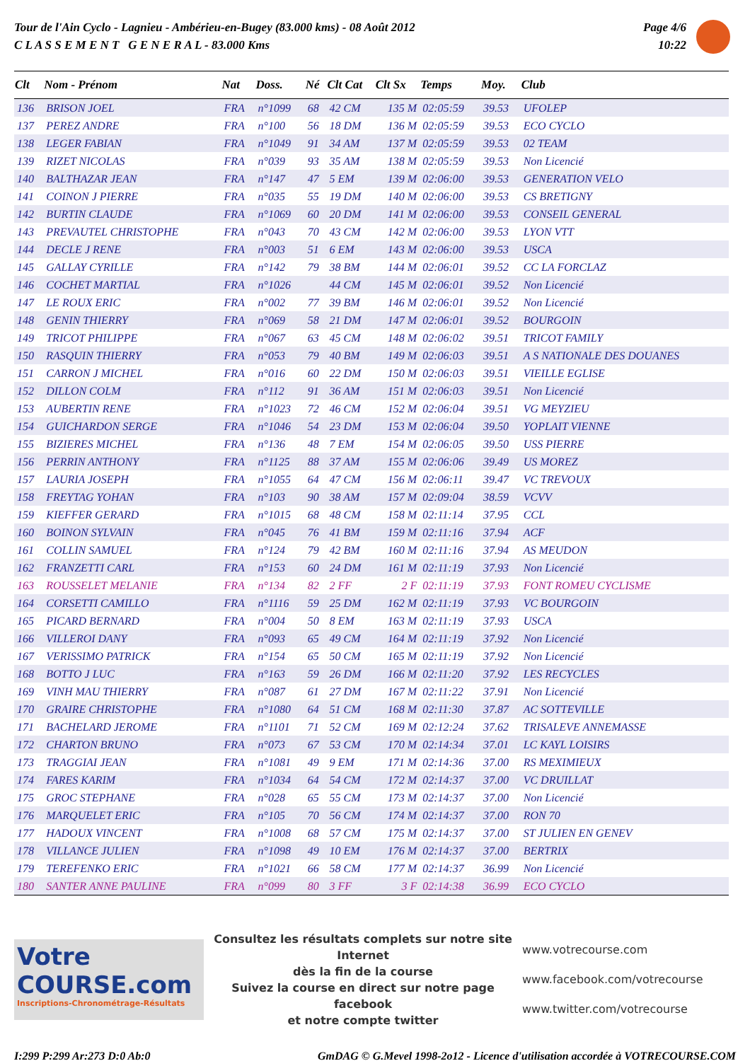Tour de l'Ain Cyclo - Lagnieu - Ambérieu-en-Bugey (83.000 kms) - 08 Août 2012
C L A S S E M E N T G E N E R A L - 83.000 Kms
Page 4/6
10:22
| Clt | Nom - Prénom | Nat | Doss. | Né | Clt Cat | Clt Sx | Temps | Moy. | Club |
| --- | --- | --- | --- | --- | --- | --- | --- | --- | --- |
| 136 | BRISON JOEL | FRA | n°1099 | 68 | 42 CM | 135 M | 02:05:59 | 39.53 | UFOLEP |
| 137 | PEREZ ANDRE | FRA | n°100 | 56 | 18 DM | 136 M | 02:05:59 | 39.53 | ECO CYCLO |
| 138 | LEGER FABIAN | FRA | n°1049 | 91 | 34 AM | 137 M | 02:05:59 | 39.53 | 02 TEAM |
| 139 | RIZET NICOLAS | FRA | n°039 | 93 | 35 AM | 138 M | 02:05:59 | 39.53 | Non Licencié |
| 140 | BALTHAZAR JEAN | FRA | n°147 | 47 | 5 EM | 139 M | 02:06:00 | 39.53 | GENERATION VELO |
| 141 | COINON J PIERRE | FRA | n°035 | 55 | 19 DM | 140 M | 02:06:00 | 39.53 | CS BRETIGNY |
| 142 | BURTIN CLAUDE | FRA | n°1069 | 60 | 20 DM | 141 M | 02:06:00 | 39.53 | CONSEIL GENERAL |
| 143 | PREVAUTEL CHRISTOPHE | FRA | n°043 | 70 | 43 CM | 142 M | 02:06:00 | 39.53 | LYON VTT |
| 144 | DECLE J RENE | FRA | n°003 | 51 | 6 EM | 143 M | 02:06:00 | 39.53 | USCA |
| 145 | GALLAY CYRILLE | FRA | n°142 | 79 | 38 BM | 144 M | 02:06:01 | 39.52 | CC LA FORCLAZ |
| 146 | COCHET MARTIAL | FRA | n°1026 | | 44 CM | 145 M | 02:06:01 | 39.52 | Non Licencié |
| 147 | LE ROUX ERIC | FRA | n°002 | 77 | 39 BM | 146 M | 02:06:01 | 39.52 | Non Licencié |
| 148 | GENIN THIERRY | FRA | n°069 | 58 | 21 DM | 147 M | 02:06:01 | 39.52 | BOURGOIN |
| 149 | TRICOT PHILIPPE | FRA | n°067 | 63 | 45 CM | 148 M | 02:06:02 | 39.51 | TRICOT FAMILY |
| 150 | RASQUIN THIERRY | FRA | n°053 | 79 | 40 BM | 149 M | 02:06:03 | 39.51 | A S NATIONALE DES DOUANES |
| 151 | CARRON J MICHEL | FRA | n°016 | 60 | 22 DM | 150 M | 02:06:03 | 39.51 | VIEILLE EGLISE |
| 152 | DILLON COLM | FRA | n°112 | 91 | 36 AM | 151 M | 02:06:03 | 39.51 | Non Licencié |
| 153 | AUBERTIN RENE | FRA | n°1023 | 72 | 46 CM | 152 M | 02:06:04 | 39.51 | VG MEYZIEU |
| 154 | GUICHARDON SERGE | FRA | n°1046 | 54 | 23 DM | 153 M | 02:06:04 | 39.50 | YOPLAIT VIENNE |
| 155 | BIZIERES MICHEL | FRA | n°136 | 48 | 7 EM | 154 M | 02:06:05 | 39.50 | USS PIERRE |
| 156 | PERRIN ANTHONY | FRA | n°1125 | 88 | 37 AM | 155 M | 02:06:06 | 39.49 | US MOREZ |
| 157 | LAURIA JOSEPH | FRA | n°1055 | 64 | 47 CM | 156 M | 02:06:11 | 39.47 | VC TREVOUX |
| 158 | FREYTAG YOHAN | FRA | n°103 | 90 | 38 AM | 157 M | 02:09:04 | 38.59 | VCVV |
| 159 | KIEFFER GERARD | FRA | n°1015 | 68 | 48 CM | 158 M | 02:11:14 | 37.95 | CCL |
| 160 | BOINON SYLVAIN | FRA | n°045 | 76 | 41 BM | 159 M | 02:11:16 | 37.94 | ACF |
| 161 | COLLIN SAMUEL | FRA | n°124 | 79 | 42 BM | 160 M | 02:11:16 | 37.94 | AS MEUDON |
| 162 | FRANZETTI CARL | FRA | n°153 | 60 | 24 DM | 161 M | 02:11:19 | 37.93 | Non Licencié |
| 163 | ROUSSELET MELANIE | FRA | n°134 | 82 | 2 FF | 2 F | 02:11:19 | 37.93 | FONT ROMEU CYCLISME |
| 164 | CORSETTI CAMILLO | FRA | n°1116 | 59 | 25 DM | 162 M | 02:11:19 | 37.93 | VC BOURGOIN |
| 165 | PICARD BERNARD | FRA | n°004 | 50 | 8 EM | 163 M | 02:11:19 | 37.93 | USCA |
| 166 | VILLEROI DANY | FRA | n°093 | 65 | 49 CM | 164 M | 02:11:19 | 37.92 | Non Licencié |
| 167 | VERISSIMO PATRICK | FRA | n°154 | 65 | 50 CM | 165 M | 02:11:19 | 37.92 | Non Licencié |
| 168 | BOTTO J LUC | FRA | n°163 | 59 | 26 DM | 166 M | 02:11:20 | 37.92 | LES RECYCLES |
| 169 | VINH MAU THIERRY | FRA | n°087 | 61 | 27 DM | 167 M | 02:11:22 | 37.91 | Non Licencié |
| 170 | GRAIRE CHRISTOPHE | FRA | n°1080 | 64 | 51 CM | 168 M | 02:11:30 | 37.87 | AC SOTTEVILLE |
| 171 | BACHELARD JEROME | FRA | n°1101 | 71 | 52 CM | 169 M | 02:12:24 | 37.62 | TRISALEVE ANNEMASSE |
| 172 | CHARTON BRUNO | FRA | n°073 | 67 | 53 CM | 170 M | 02:14:34 | 37.01 | LC KAYL LOISIRS |
| 173 | TRAGGIAI JEAN | FRA | n°1081 | 49 | 9 EM | 171 M | 02:14:36 | 37.00 | RS MEXIMIEUX |
| 174 | FARES KARIM | FRA | n°1034 | 64 | 54 CM | 172 M | 02:14:37 | 37.00 | VC DRUILLAT |
| 175 | GROC STEPHANE | FRA | n°028 | 65 | 55 CM | 173 M | 02:14:37 | 37.00 | Non Licencié |
| 176 | MARQUELET ERIC | FRA | n°105 | 70 | 56 CM | 174 M | 02:14:37 | 37.00 | RON 70 |
| 177 | HADOUX VINCENT | FRA | n°1008 | 68 | 57 CM | 175 M | 02:14:37 | 37.00 | ST JULIEN EN GENEV |
| 178 | VILLANCE JULIEN | FRA | n°1098 | 49 | 10 EM | 176 M | 02:14:37 | 37.00 | BERTRIX |
| 179 | TEREFENKO ERIC | FRA | n°1021 | 66 | 58 CM | 177 M | 02:14:37 | 36.99 | Non Licencié |
| 180 | SANTER ANNE PAULINE | FRA | n°099 | 80 | 3 FF | 3 F | 02:14:38 | 36.99 | ECO CYCLO |
Votre COURSE.com
Inscriptions-Chronométrage-Résultats
Consultez les résultats complets sur notre site Internet
dès la fin de la course
Suivez la course en direct sur notre page facebook
et notre compte twitter
www.votrecourse.com
www.facebook.com/votrecourse
www.twitter.com/votrecourse
I:299 P:299 Ar:273 D:0 Ab:0 GmDAG © G.Mevel 1998-2o12 - Licence d'utilisation accordée à VOTRECOURSE.COM